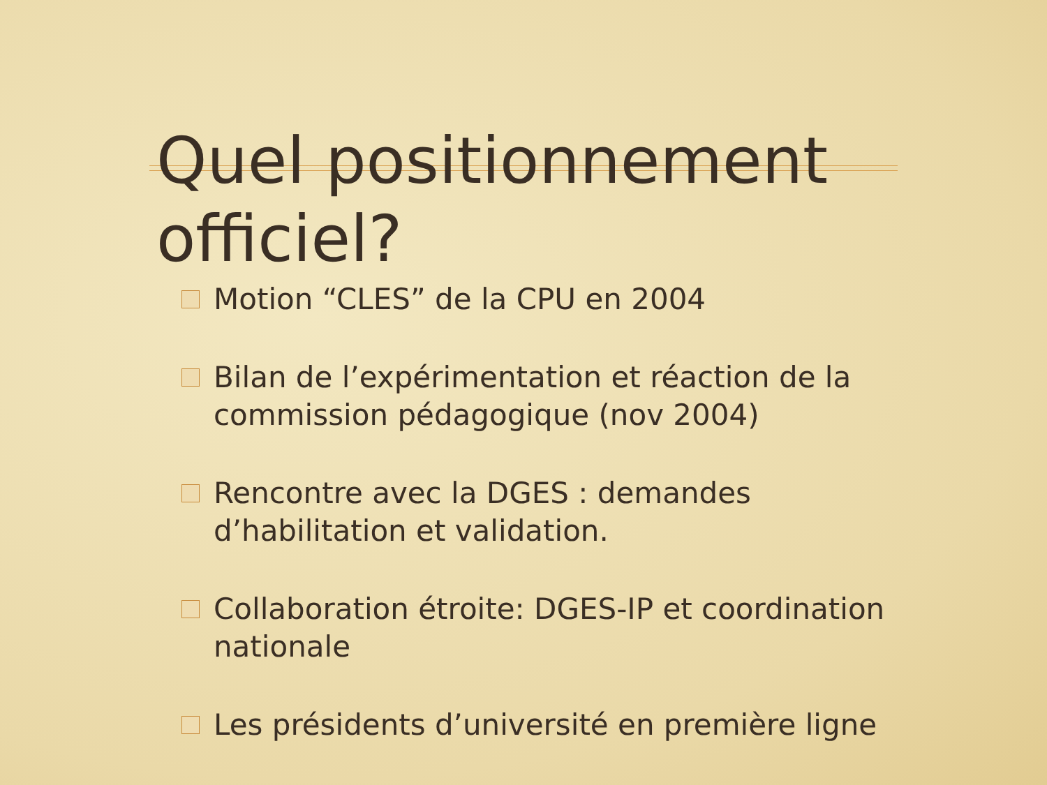Quel positionnement officiel?
Motion “CLES” de la CPU en 2004
Bilan de l’expérimentation et réaction de la commission pédagogique (nov 2004)
Rencontre avec la DGES : demandes d’habilitation et validation.
Collaboration étroite: DGES-IP et coordination nationale
Les présidents d’université en première ligne